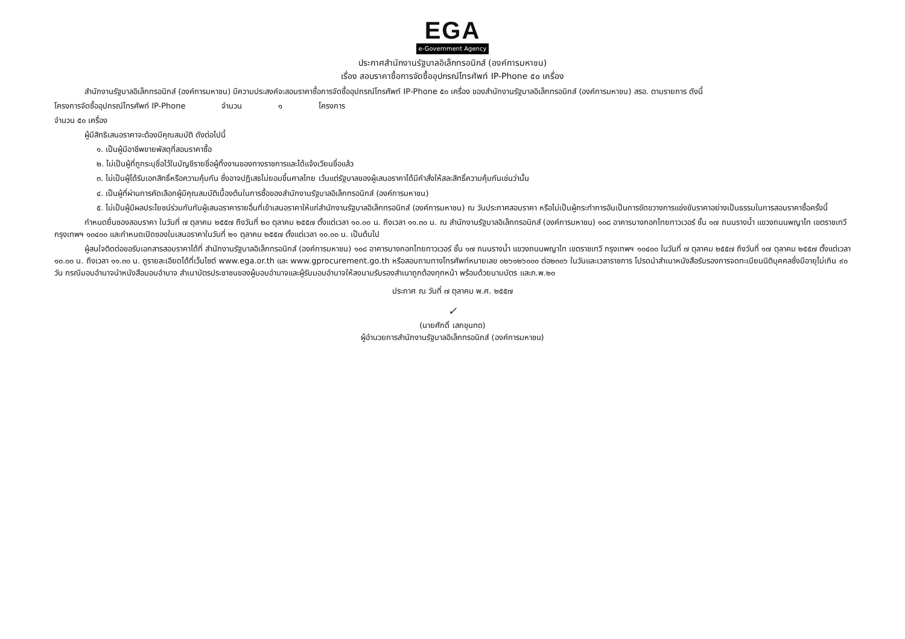EGA
e-Government Agency
ประกาศสำนักงานรัฐบาลอิเล็กทรอนิกส์ (องค์การมหาชน)
เรื่อง สอบราคาซื้อการจัดซื้ออุปกรณ์โทรศัพท์ IP-Phone ๕๐ เครื่อง
สำนักงานรัฐบาลอิเล็กทรอนิกส์ (องค์การมหาชน) มีความประสงค์จะสอบราคาซื้อการจัดซื้ออุปกรณ์โทรศัพท์ IP-Phone ๕๐ เครื่อง ของสำนักงานรัฐบาลอิเล็กทรอนิกส์ (องค์การมหาชน) สรอ. ตามรายการ ดังนี้
โครงการจัดซื้ออุปกรณ์โทรศัพท์ IP-Phone จำนวน ๑ โครงการ
จำนวน ๕๐ เครื่อง
ผู้มีสิทธิเสนอราคาจะต้องมีคุณสมบัติ ดังต่อไปนี้
๑. เป็นผู้มีอาชีพขายพัสดุที่สอบราคาซื้อ
๒. ไม่เป็นผู้ที่ถูกระบุชื่อไว้ในบัญชีรายชื่อผู้ทิ้งงานของทางราชการและได้แจ้งเวียนชื่อแล้ว
๓. ไม่เป็นผู้ได้รับเอกสิทธิ์หรือความคุ้มกัน ซึ่งอาจปฏิเสธไม่ยอมขึ้นศาลไทย เว้นแต่รัฐบาลของผู้เสนอราคาได้มีคำสั่งให้สละสิทธิ์ความคุ้มกันเช่นว่านั้น
๔. เป็นผู้ที่ผ่านการคัดเลือกผู้มีคุณสมบัติเบื้องต้นในการซื้อของสำนักงานรัฐบาลอิเล็กทรอนิกส์ (องค์การมหาชน)
๕. ไม่เป็นผู้มีผลประโยชน์ร่วมกันกับผู้เสนอราคารายอื่นที่เข้าเสนอราคาให้แก่สำนักงานรัฐบาลอิเล็กทรอนิกส์ (องค์การมหาชน) ณ วันประกาศสอบราคา หรือไม่เป็นผู้กระทำการอันเป็นการขัดขวางการแข่งขันราคาอย่างเป็นธรรมในการสอบราคาซื้อครั้งนี้
กำหนดยื่นซองสอบราคา ในวันที่ ๗ ตุลาคม ๒๕๕๗ ถึงวันที่ ๒๐ ตุลาคม ๒๕๕๗ ตั้งแต่เวลา ๑๐.๐๐ น. ถึงเวลา ๑๑.๓๐ น. ณ สำนักงานรัฐบาลอิเล็กทรอนิกส์ (องค์การมหาชน) ๑๐๘ อาคารบางกอกไทยทาวเวอร์ ชั้น ๑๗ ถนนรางน้ำ แขวงถนนพญาไท เขตราชเทวี กรุงเทพฯ ๑๐๔๐๐ และกำหนดเปิดซองใบเสนอราคาในวันที่ ๒๑ ตุลาคม ๒๕๕๗ ตั้งแต่เวลา ๑๐.๐๐ น. เป็นต้นไป
ผู้สนใจติดต่อขอรับเอกสารสอบราคาได้ที่ สำนักงานรัฐบาลอิเล็กทรอนิกส์ (องค์การมหาชน) ๑๐๘ อาคารบางกอกไทยทาวเวอร์ ชั้น ๑๗ ถนนรางน้ำ แขวงถนนพญาไท เขตราชเทวี กรุงเทพฯ ๑๐๔๐๐ ในวันที่ ๗ ตุลาคม ๒๕๕๗ ถึงวันที่ ๑๗ ตุลาคม ๒๕๕๗ ตั้งแต่เวลา ๑๐.๐๐ น. ถึงเวลา ๑๑.๓๐ น. ดูรายละเอียดได้ที่เว็บไซต์ www.ega.or.th และ www.gprocurement.go.th หรือสอบถามทางโทรศัพท์หมายเลข ๐๒๖๑๒๖๐๐๐ ต่อ๒๓๐๖ ในวันและเวลาราชการ โปรดนำสำเนาหนังสือรับรองการจดทะเบียนนิติบุคคลซึ่งมีอายุไม่เกิน ๙๐ วัน กรณีมอบอำนาจนำหนังสือมอบอำนาจ สำเนาบัตรประชาชนของผู้มอบอำนาจและผู้รับมอบอำนาจให้ลงนามรับรองสำเนาถูกต้องทุกหน้า พร้อมด้วยนามบัตร และภ.พ.๒๐
ประกาศ ณ วันที่ ๗ ตุลาคม พ.ศ. ๒๕๕๗
✓
(นายศักดิ์ เสกขุนทด)
ผู้อำนวยการสำนักงานรัฐบาลอิเล็กทรอนิกส์ (องค์การมหาชน)